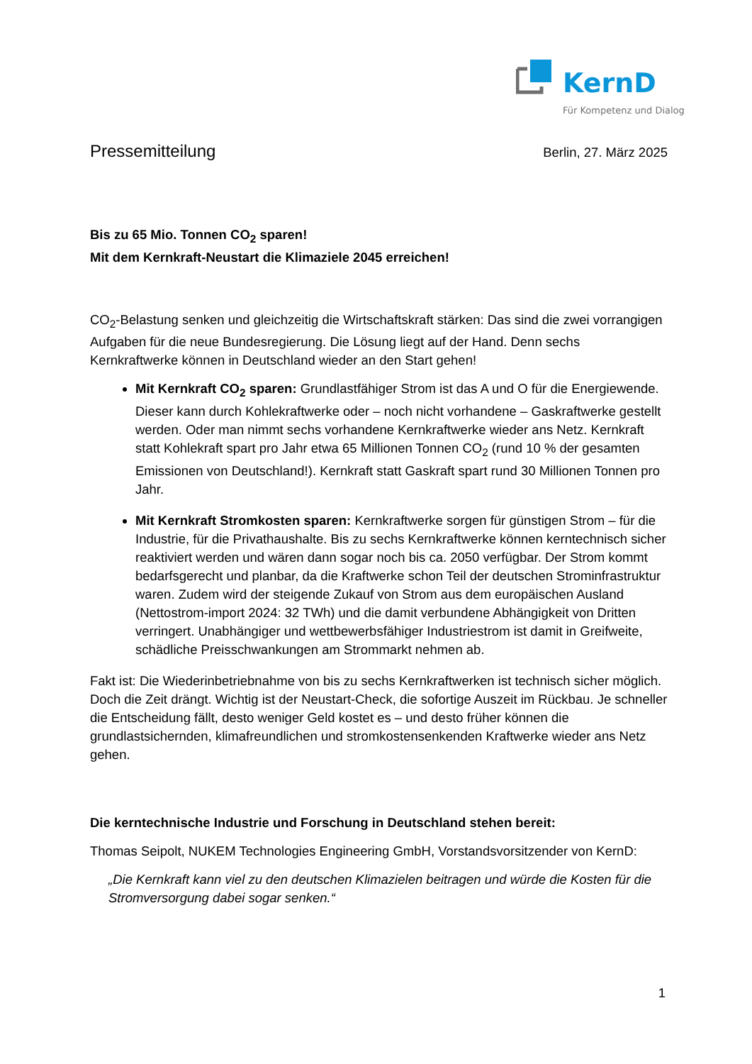KernD
Für Kompetenz und Dialog
Pressemitteilung Berlin, 27. März 2025
Bis zu 65 Mio. Tonnen CO<sub>2</sub> sparen!
Mit dem Kernkraft-Neustart die Klimaziele 2045 erreichen!
CO<sub>2</sub>-Belastung senken und gleichzeitig die Wirtschaftskraft stärken: Das sind die zwei vorrangigen Aufgaben für die neue Bundesregierung. Die Lösung liegt auf der Hand. Denn sechs Kernkraftwerke können in Deutschland wieder an den Start gehen!
Mit Kernkraft CO<sub>2</sub> sparen: Grundlastfähiger Strom ist das A und O für die Energiewende. Dieser kann durch Kohlekraftwerke oder – noch nicht vorhandene – Gaskraftwerke gestellt werden. Oder man nimmt sechs vorhandene Kernkraftwerke wieder ans Netz. Kernkraft statt Kohlekraft spart pro Jahr etwa 65 Millionen Tonnen CO<sub>2</sub> (rund 10 % der gesamten Emissionen von Deutschland!). Kernkraft statt Gaskraft spart rund 30 Millionen Tonnen pro Jahr.
Mit Kernkraft Stromkosten sparen: Kernkraftwerke sorgen für günstigen Strom – für die Industrie, für die Privathaushalte. Bis zu sechs Kernkraftwerke können kerntechnisch sicher reaktiviert werden und wären dann sogar noch bis ca. 2050 verfügbar. Der Strom kommt bedarfsgerecht und planbar, da die Kraftwerke schon Teil der deutschen Strominfrastruktur waren. Zudem wird der steigende Zukauf von Strom aus dem europäischen Ausland (Nettostrom-import 2024: 32 TWh) und die damit verbundene Abhängigkeit von Dritten verringert. Unabhängiger und wettbewerbsfähiger Industriestrom ist damit in Greifweite, schädliche Preisschwankungen am Strommarkt nehmen ab.
Fakt ist: Die Wiederinbetriebnahme von bis zu sechs Kernkraftwerken ist technisch sicher möglich. Doch die Zeit drängt. Wichtig ist der Neustart-Check, die sofortige Auszeit im Rückbau. Je schneller die Entscheidung fällt, desto weniger Geld kostet es – und desto früher können die grundlastsichernden, klimafreundlichen und stromkostensenkenden Kraftwerke wieder ans Netz gehen.
Die kerntechnische Industrie und Forschung in Deutschland stehen bereit:
Thomas Seipolt, NUKEM Technologies Engineering GmbH, Vorstandsvorsitzender von KernD:
„Die Kernkraft kann viel zu den deutschen Klimazielen beitragen und würde die Kosten für die Stromversorgung dabei sogar senken.“
1